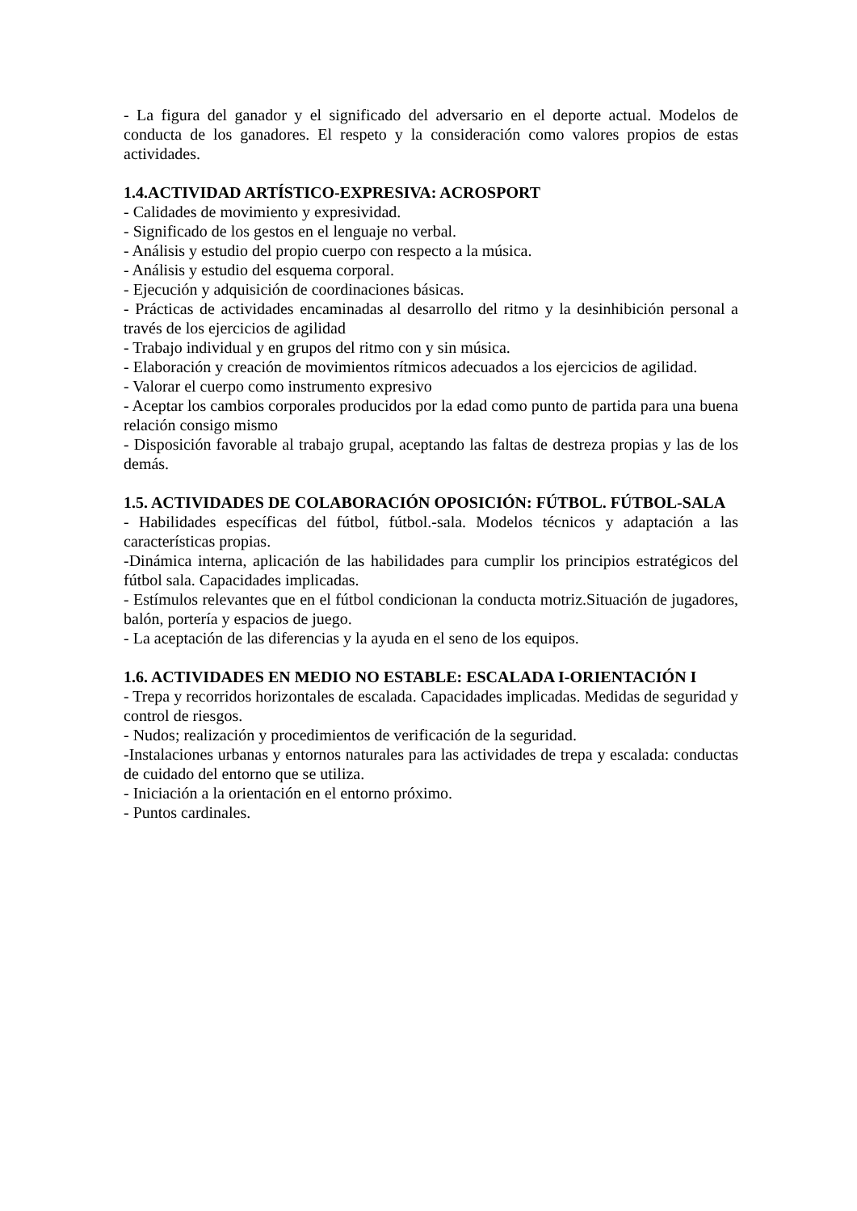- La figura del ganador y el significado del adversario en el deporte actual. Modelos de conducta de los ganadores. El respeto y la consideración como valores propios de estas actividades.
1.4.ACTIVIDAD ARTÍSTICO-EXPRESIVA: ACROSPORT
- Calidades de movimiento y expresividad.
- Significado de los gestos en el lenguaje no verbal.
- Análisis y estudio del propio cuerpo con respecto a la música.
- Análisis y estudio del esquema corporal.
- Ejecución y adquisición de coordinaciones básicas.
- Prácticas de actividades encaminadas al desarrollo del ritmo y la desinhibición personal a través de los ejercicios de agilidad
- Trabajo individual y en grupos del ritmo con y sin música.
- Elaboración y creación de movimientos rítmicos adecuados a los ejercicios de agilidad.
- Valorar el cuerpo como instrumento expresivo
- Aceptar los cambios corporales producidos por la edad como punto de partida para una buena relación consigo mismo
- Disposición favorable al trabajo grupal, aceptando las faltas de destreza propias y las de los demás.
1.5. ACTIVIDADES DE COLABORACIÓN OPOSICIÓN: FÚTBOL. FÚTBOL-SALA
- Habilidades específicas del fútbol, fútbol.-sala. Modelos técnicos y adaptación a las características propias.
-Dinámica interna, aplicación de las habilidades para cumplir los principios estratégicos del fútbol sala. Capacidades implicadas.
- Estímulos relevantes que en el fútbol condicionan la conducta motriz.Situación de jugadores, balón, portería y espacios de juego.
- La aceptación de las diferencias y la ayuda en el seno de los equipos.
1.6. ACTIVIDADES EN MEDIO NO ESTABLE: ESCALADA I-ORIENTACIÓN I
- Trepa y recorridos horizontales de escalada. Capacidades implicadas. Medidas de seguridad y control de riesgos.
- Nudos; realización y procedimientos de verificación de la seguridad.
-Instalaciones urbanas y entornos naturales para las actividades de trepa y escalada: conductas de cuidado del entorno que se utiliza.
- Iniciación a la orientación en el entorno próximo.
- Puntos cardinales.